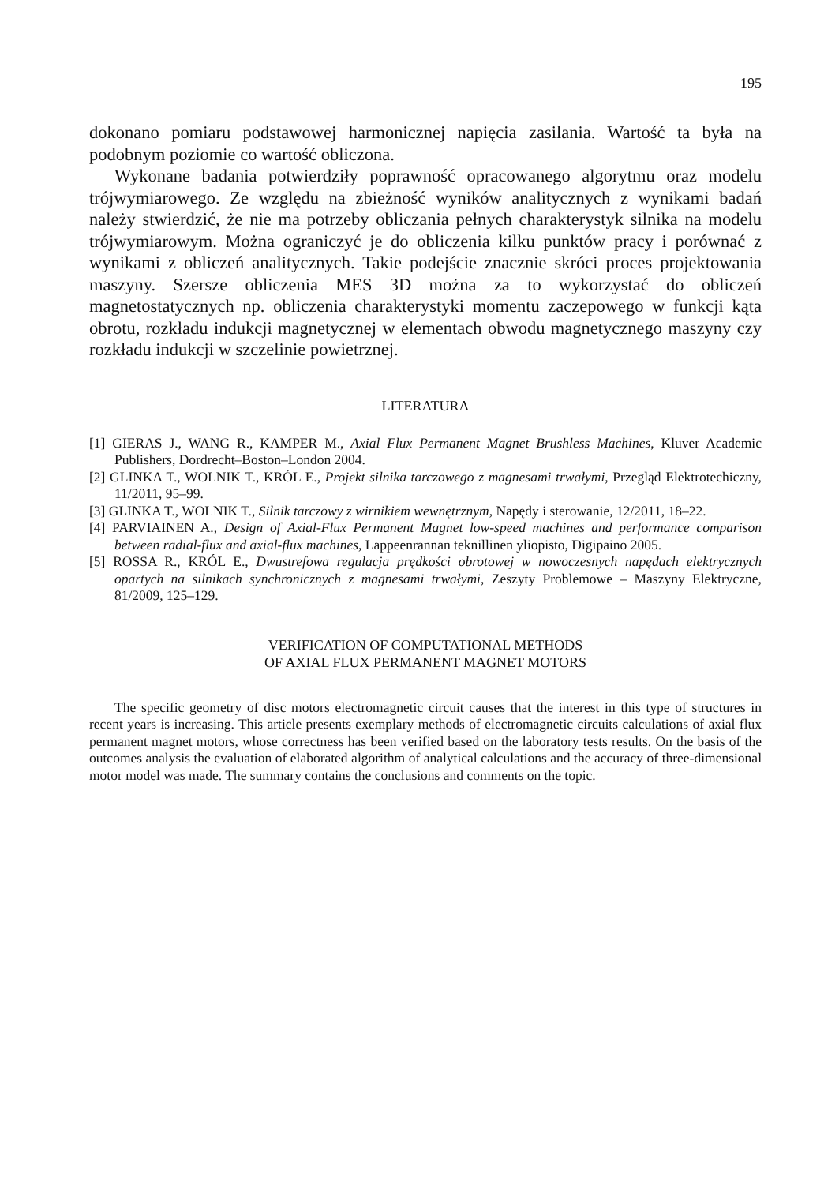195
dokonano pomiaru podstawowej harmonicznej napięcia zasilania. Wartość ta była na podobnym poziomie co wartość obliczona.
Wykonane badania potwierdziły poprawność opracowanego algorytmu oraz modelu trójwymiarowego. Ze względu na zbieżność wyników analitycznych z wynikami badań należy stwierdzić, że nie ma potrzeby obliczania pełnych charakterystyk silnika na modelu trójwymiarowym. Można ograniczyć je do obliczenia kilku punktów pracy i porównać z wynikami z obliczeń analitycznych. Takie podejście znacznie skróci proces projektowania maszyny. Szersze obliczenia MES 3D można za to wykorzystać do obliczeń magnetostatycznych np. obliczenia charakterystyki momentu zaczepowego w funkcji kąta obrotu, rozkładu indukcji magnetycznej w elementach obwodu magnetycznego maszyny czy rozkładu indukcji w szczelinie powietrznej.
LITERATURA
[1] GIERAS J., WANG R., KAMPER M., Axial Flux Permanent Magnet Brushless Machines, Kluver Academic Publishers, Dordrecht–Boston–London 2004.
[2] GLINKA T., WOLNIK T., KRÓL E., Projekt silnika tarczowego z magnesami trwałymi, Przegląd Elektrotechiczny, 11/2011, 95–99.
[3] GLINKA T., WOLNIK T., Silnik tarczowy z wirnikiem wewnętrznym, Napędy i sterowanie, 12/2011, 18–22.
[4] PARVIAINEN A., Design of Axial-Flux Permanent Magnet low-speed machines and performance comparison between radial-flux and axial-flux machines, Lappeenrannan teknillinen yliopisto, Digipaino 2005.
[5] ROSSA R., KRÓL E., Dwustrefowa regulacja prędkości obrotowej w nowoczesnych napędach elektrycznych opartych na silnikach synchronicznych z magnesami trwałymi, Zeszyty Problemowe – Maszyny Elektryczne, 81/2009, 125–129.
VERIFICATION OF COMPUTATIONAL METHODS
OF AXIAL FLUX PERMANENT MAGNET MOTORS
The specific geometry of disc motors electromagnetic circuit causes that the interest in this type of structures in recent years is increasing. This article presents exemplary methods of electromagnetic circuits calculations of axial flux permanent magnet motors, whose correctness has been verified based on the laboratory tests results. On the basis of the outcomes analysis the evaluation of elaborated algorithm of analytical calculations and the accuracy of three-dimensional motor model was made. The summary contains the conclusions and comments on the topic.